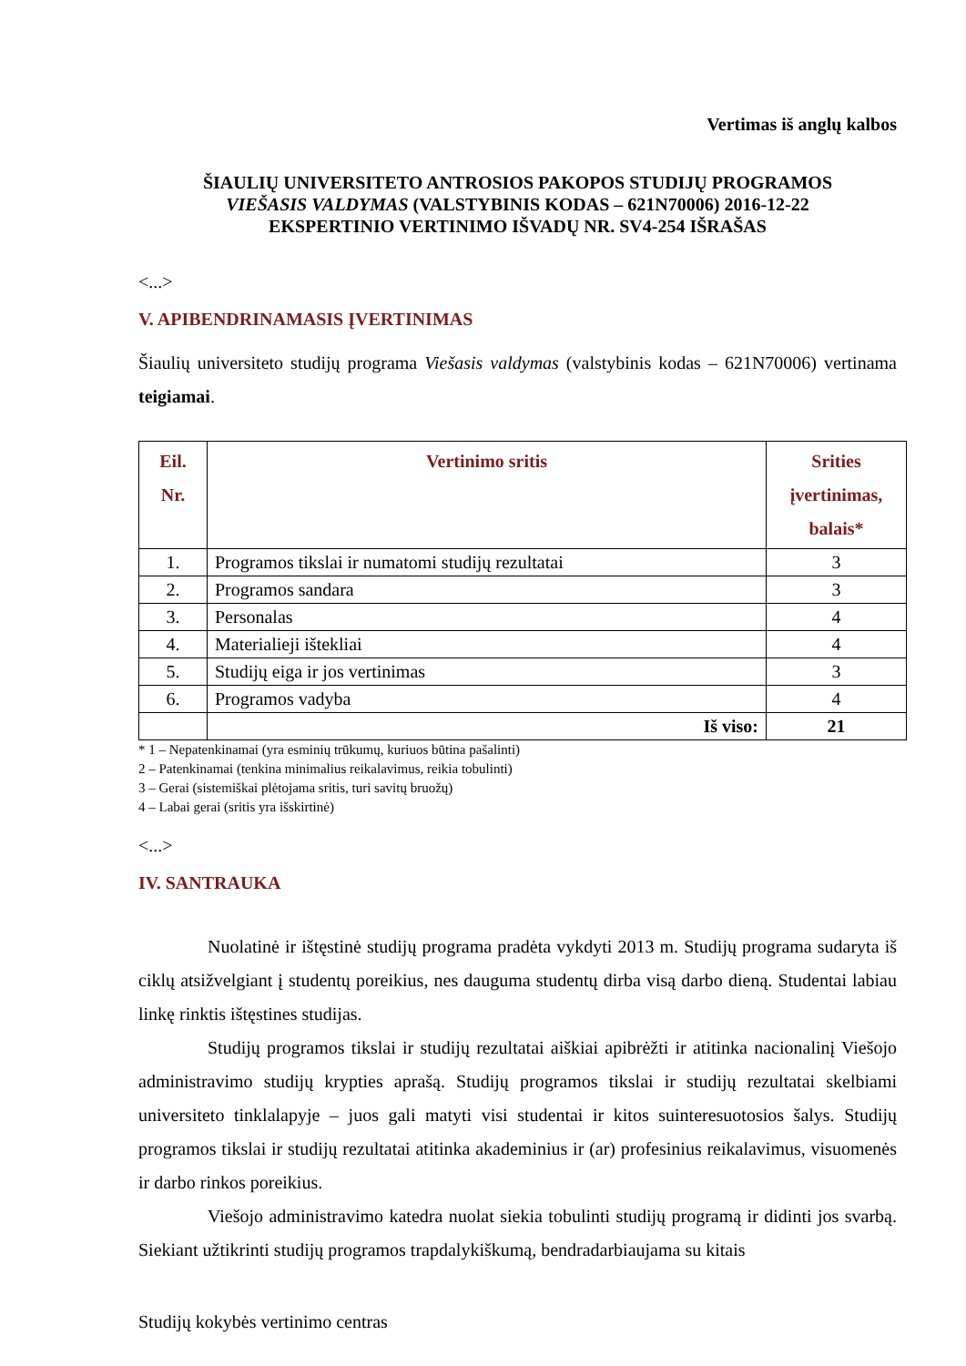Vertimas iš anglų kalbos
ŠIAULIŲ UNIVERSITETO ANTROSIOS PAKOPOS STUDIJŲ PROGRAMOS
VIEŠASIS VALDYMAS (VALSTYBINIS KODAS – 621N70006) 2016-12-22
EKSPERTINIO VERTINIMO IŠVADŲ NR. SV4-254 IŠRAŠAS
<...>
V. APIBENDRINAMASIS ĮVERTINIMAS
Šiaulių universiteto studijų programa Viešasis valdymas (valstybinis kodas – 621N70006) vertinama teigiamai.
| Eil. Nr. | Vertinimo sritis | Srities įvertinimas, balais* |
| --- | --- | --- |
| 1. | Programos tikslai ir numatomi studijų rezultatai | 3 |
| 2. | Programos sandara | 3 |
| 3. | Personalas | 4 |
| 4. | Materialieji ištekliai | 4 |
| 5. | Studijų eiga ir jos vertinimas | 3 |
| 6. | Programos vadyba | 4 |
| | Iš viso: | 21 |
* 1 – Nepatenkinamai (yra esminių trūkumų, kuriuos būtina pašalinti)
2 – Patenkinamai (tenkina minimalius reikalavimus, reikia tobulinti)
3 – Gerai (sistemiškai plėtojama sritis, turi savitų bruožų)
4 – Labai gerai (sritis yra išskirtinė)
<...>
IV. SANTRAUKA
Nuolatinė ir ištęstinė studijų programa pradėta vykdyti 2013 m. Studijų programa sudaryta iš ciklų atsižvelgiant į studentų poreikius, nes dauguma studentų dirba visą darbo dieną. Studentai labiau linkę rinktis ištęstines studijas.
Studijų programos tikslai ir studijų rezultatai aiškiai apibrėžti ir atitinka nacionalinį Viešojo administravimo studijų krypties aprašą. Studijų programos tikslai ir studijų rezultatai skelbiami universiteto tinklalapyje – juos gali matyti visi studentai ir kitos suinteresuotosios šalys. Studijų programos tikslai ir studijų rezultatai atitinka akademinius ir (ar) profesinius reikalavimus, visuomenės ir darbo rinkos poreikius.
Viešojo administravimo katedra nuolat siekia tobulinti studijų programą ir didinti jos svarbą. Siekiant užtikrinti studijų programos trapdalykiškumą, bendradarbiaujama su kitais
Studijų kokybės vertinimo centras